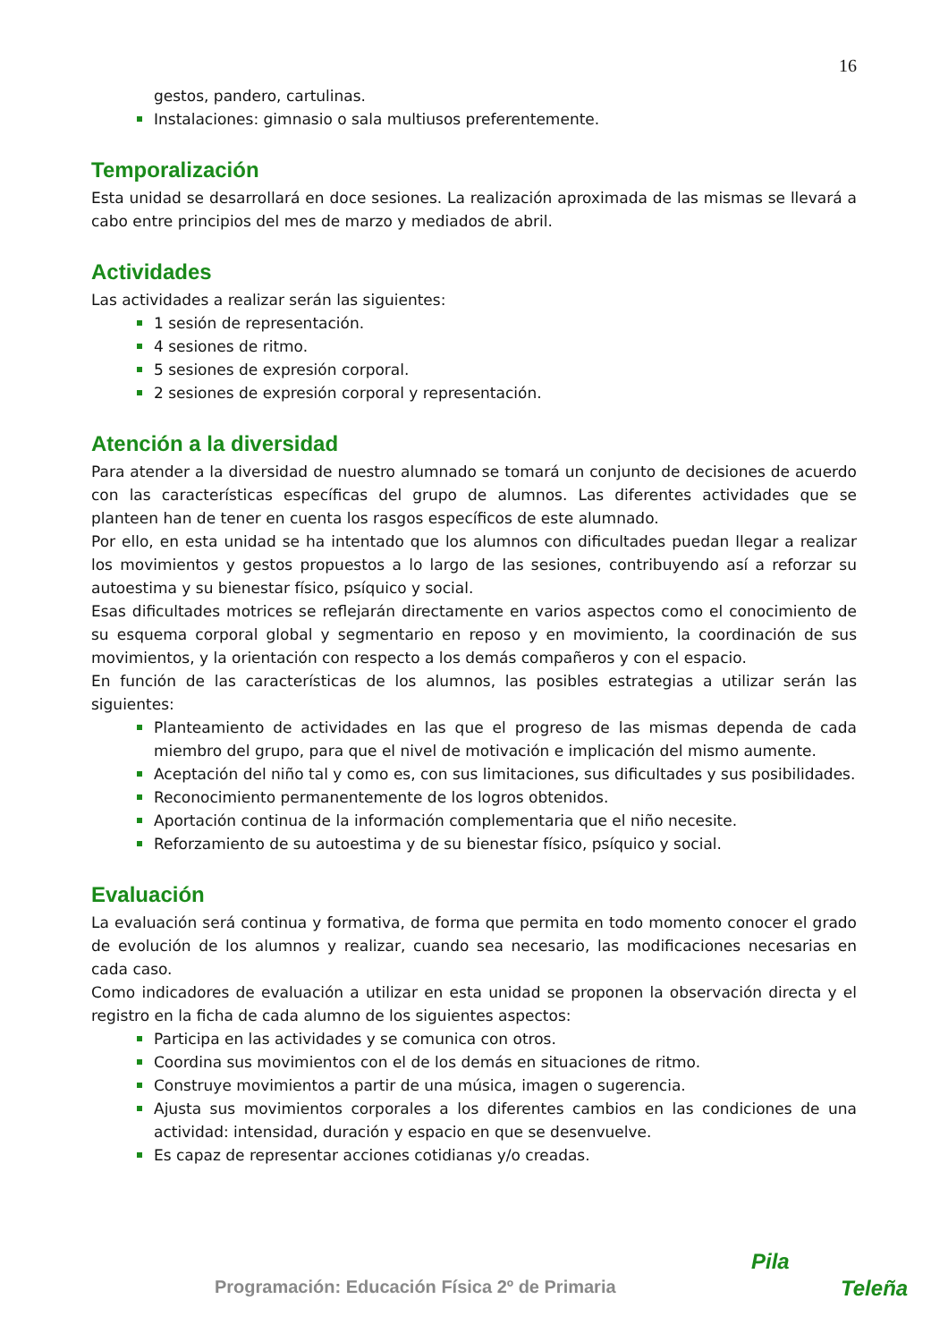16
gestos, pandero, cartulinas.
Instalaciones: gimnasio o sala multiusos preferentemente.
Temporalización
Esta unidad se desarrollará en doce sesiones. La realización aproximada de las mismas se llevará a cabo entre principios del mes de marzo y mediados de abril.
Actividades
Las actividades a realizar serán las siguientes:
1 sesión de representación.
4 sesiones de ritmo.
5 sesiones de expresión corporal.
2 sesiones de expresión corporal y representación.
Atención a la diversidad
Para atender a la diversidad de nuestro alumnado se tomará un conjunto de decisiones de acuerdo con las características específicas del grupo de alumnos. Las diferentes actividades que se planteen han de tener en cuenta los rasgos específicos de este alumnado.
Por ello, en esta unidad se ha intentado que los alumnos con dificultades puedan llegar a realizar los movimientos y gestos propuestos a lo largo de las sesiones, contribuyendo así a reforzar su autoestima y su bienestar físico, psíquico y social.
Esas dificultades motrices se reflejarán directamente en varios aspectos como el conocimiento de su esquema corporal global y segmentario en reposo y en movimiento, la coordinación de sus movimientos, y la orientación con respecto a los demás compañeros y con el espacio.
En función de las características de los alumnos, las posibles estrategias a utilizar serán las siguientes:
Planteamiento de actividades en las que el progreso de las mismas dependa de cada miembro del grupo, para que el nivel de motivación e implicación del mismo aumente.
Aceptación del niño tal y como es, con sus limitaciones, sus dificultades y sus posibilidades.
Reconocimiento permanentemente de los logros obtenidos.
Aportación continua de la información complementaria que el niño necesite.
Reforzamiento de su autoestima y de su bienestar físico, psíquico y social.
Evaluación
La evaluación será continua y formativa, de forma que permita en todo momento conocer el grado de evolución de los alumnos y realizar, cuando sea necesario, las modificaciones necesarias en cada caso.
Como indicadores de evaluación a utilizar en esta unidad se proponen la observación directa y el registro en la ficha de cada alumno de los siguientes aspectos:
Participa en las actividades y se comunica con otros.
Coordina sus movimientos con el de los demás en situaciones de ritmo.
Construye movimientos a partir de una música, imagen o sugerencia.
Ajusta sus movimientos corporales a los diferentes cambios en las condiciones de una actividad: intensidad, duración y espacio en que se desenvuelve.
Es capaz de representar acciones cotidianas y/o creadas.
Programación: Educación Física 2º de Primaria
Pila
Teleña